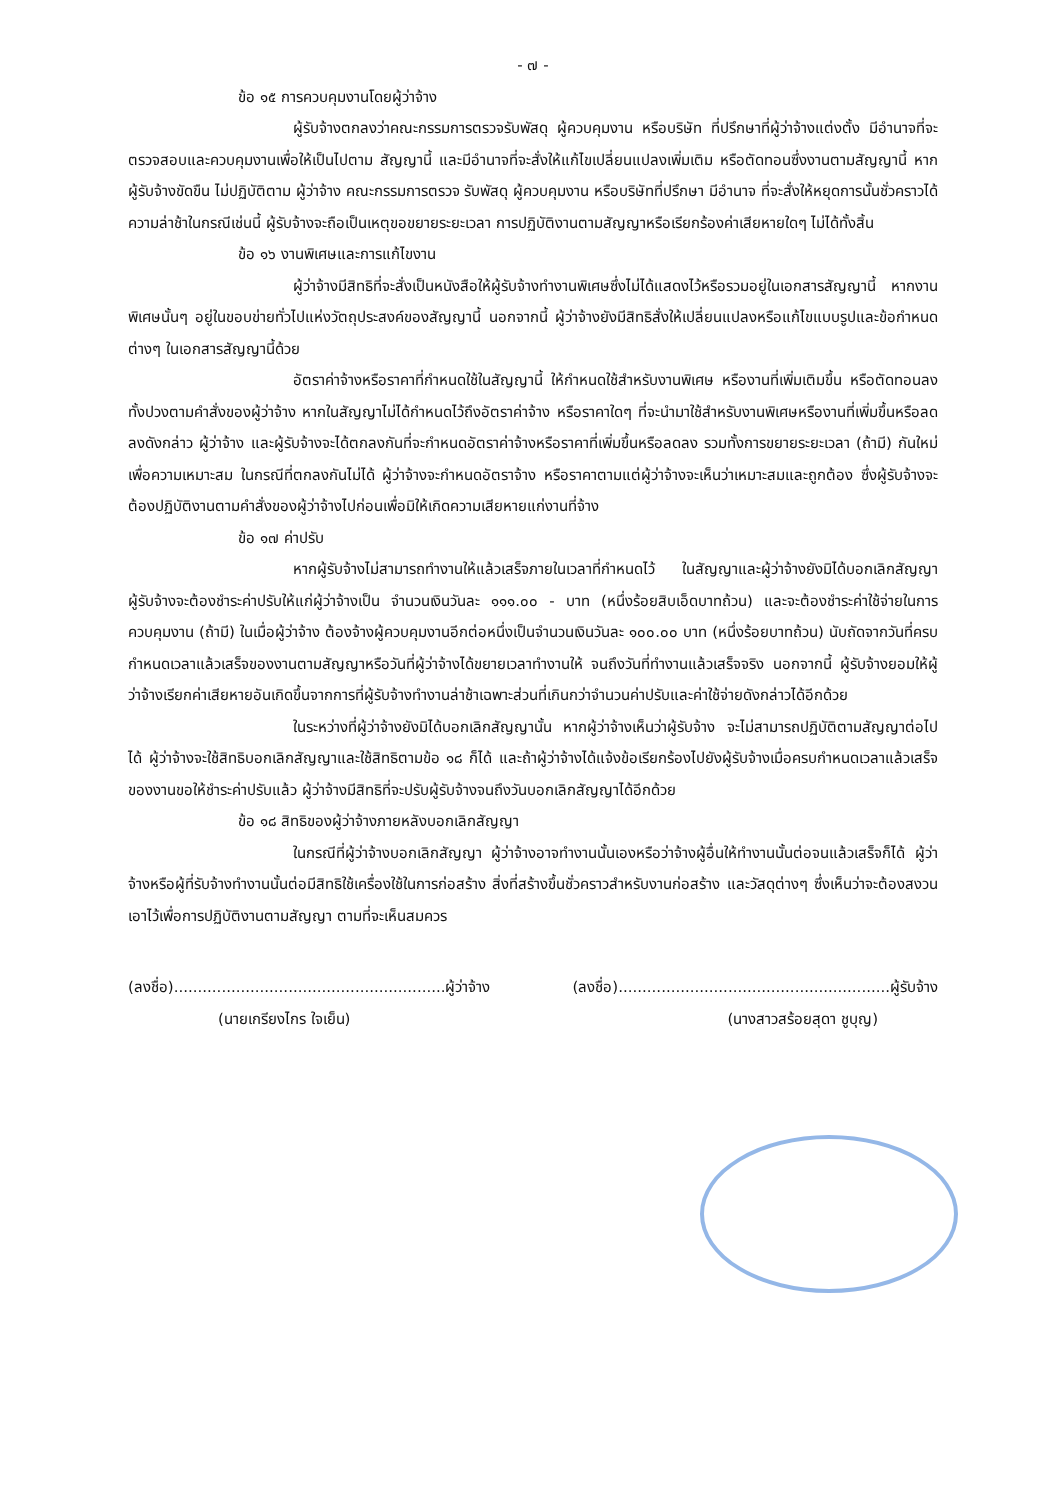- ๗ -
ข้อ ๑๕ การควบคุมงานโดยผู้ว่าจ้าง
ผู้รับจ้างตกลงว่าคณะกรรมการตรวจรับพัสดุ ผู้ควบคุมงาน หรือบริษัท ที่ปรึกษาที่ผู้ว่าจ้างแต่งตั้ง มีอำนาจที่จะตรวจสอบและควบคุมงานเพื่อให้เป็นไปตาม สัญญานี้ และมีอำนาจที่จะสั่งให้แก้ไขเปลี่ยนแปลงเพิ่มเติม หรือตัดทอนซึ่งงานตามสัญญานี้ หากผู้รับจ้างขัดขืน ไม่ปฏิบัติตาม ผู้ว่าจ้าง คณะกรรมการตรวจ รับพัสดุ ผู้ควบคุมงาน หรือบริษัทที่ปรึกษา มีอำนาจ ที่จะสั่งให้หยุดการนั้นชั่วคราวได้ ความล่าช้าในกรณีเช่นนี้ ผู้รับจ้างจะถือเป็นเหตุขอขยายระยะเวลา การปฏิบัติงานตามสัญญาหรือเรียกร้องค่าเสียหายใดๆ ไม่ได้ทั้งสิ้น
ข้อ ๑๖ งานพิเศษและการแก้ไขงาน
ผู้ว่าจ้างมีสิทธิที่จะสั่งเป็นหนังสือให้ผู้รับจ้างทำงานพิเศษซึ่งไม่ได้แสดงไว้หรือรวมอยู่ในเอกสารสัญญานี้ หากงานพิเศษนั้นๆ อยู่ในขอบข่ายทั่วไปแห่งวัตถุประสงค์ของสัญญานี้ นอกจากนี้ ผู้ว่าจ้างยังมีสิทธิสั่งให้เปลี่ยนแปลงหรือแก้ไขแบบรูปและข้อกำหนดต่างๆ ในเอกสารสัญญานี้ด้วย
อัตราค่าจ้างหรือราคาที่กำหนดใช้ในสัญญานี้ ให้กำหนดใช้สำหรับงานพิเศษ หรืองานที่เพิ่มเติมขึ้น หรือตัดทอนลงทั้งปวงตามคำสั่งของผู้ว่าจ้าง หากในสัญญาไม่ได้กำหนดไว้ถึงอัตราค่าจ้าง หรือราคาใดๆ ที่จะนำมาใช้สำหรับงานพิเศษหรืองานที่เพิ่มขึ้นหรือลดลงดังกล่าว ผู้ว่าจ้าง และผู้รับจ้างจะได้ตกลงกันที่จะกำหนดอัตราค่าจ้างหรือราคาที่เพิ่มขึ้นหรือลดลง รวมทั้งการขยายระยะเวลา (ถ้ามี) กันใหม่เพื่อความเหมาะสม ในกรณีที่ตกลงกันไม่ได้ ผู้ว่าจ้างจะกำหนดอัตราจ้าง หรือราคาตามแต่ผู้ว่าจ้างจะเห็นว่าเหมาะสมและถูกต้อง ซึ่งผู้รับจ้างจะต้องปฏิบัติงานตามคำสั่งของผู้ว่าจ้างไปก่อนเพื่อมิให้เกิดความเสียหายแก่งานที่จ้าง
ข้อ ๑๗ ค่าปรับ
หากผู้รับจ้างไม่สามารถทำงานให้แล้วเสร็จภายในเวลาที่กำหนดไว้ ในสัญญาและผู้ว่าจ้างยังมิได้บอกเลิกสัญญา ผู้รับจ้างจะต้องชำระค่าปรับให้แก่ผู้ว่าจ้างเป็น จำนวนเงินวันละ ๑๑๑.๐๐ - บาท (หนึ่งร้อยสิบเอ็ดบาทถ้วน) และจะต้องชำระค่าใช้จ่ายในการควบคุมงาน (ถ้ามี) ในเมื่อผู้ว่าจ้าง ต้องจ้างผู้ควบคุมงานอีกต่อหนึ่งเป็นจำนวนเงินวันละ ๑๐๐.๐๐ บาท (หนึ่งร้อยบาทถ้วน) นับถัดจากวันที่ครบกำหนดเวลาแล้วเสร็จของงานตามสัญญาหรือวันที่ผู้ว่าจ้างได้ขยายเวลาทำงานให้ จนถึงวันที่ทำงานแล้วเสร็จจริง นอกจากนี้ ผู้รับจ้างยอมให้ผู้ว่าจ้างเรียกค่าเสียหายอันเกิดขึ้นจากการที่ผู้รับจ้างทำงานล่าช้าเฉพาะส่วนที่เกินกว่าจำนวนค่าปรับและค่าใช้จ่ายดังกล่าวได้อีกด้วย
ในระหว่างที่ผู้ว่าจ้างยังมิได้บอกเลิกสัญญานั้น หากผู้ว่าจ้างเห็นว่าผู้รับจ้าง จะไม่สามารถปฏิบัติตามสัญญาต่อไปได้ ผู้ว่าจ้างจะใช้สิทธิบอกเลิกสัญญาและใช้สิทธิตามข้อ ๑๘ ก็ได้ และถ้าผู้ว่าจ้างได้แจ้งข้อเรียกร้องไปยังผู้รับจ้างเมื่อครบกำหนดเวลาแล้วเสร็จของงานขอให้ชำระค่าปรับแล้ว ผู้ว่าจ้างมีสิทธิที่จะปรับผู้รับจ้างจนถึงวันบอกเลิกสัญญาได้อีกด้วย
ข้อ ๑๘ สิทธิของผู้ว่าจ้างภายหลังบอกเลิกสัญญา
ในกรณีที่ผู้ว่าจ้างบอกเลิกสัญญา ผู้ว่าจ้างอาจทำงานนั้นเองหรือว่าจ้างผู้อื่นให้ทำงานนั้นต่อจนแล้วเสร็จก็ได้ ผู้ว่าจ้างหรือผู้ที่รับจ้างทำงานนั้นต่อมีสิทธิใช้เครื่องใช้ในการก่อสร้าง สิ่งที่สร้างขึ้นชั่วคราวสำหรับงานก่อสร้าง และวัสดุต่างๆ ซึ่งเห็นว่าจะต้องสงวนเอาไว้เพื่อการปฏิบัติงานตามสัญญา ตามที่จะเห็นสมควร
(ลงชื่อ).........................................................ผู้ว่าจ้าง (ลงชื่อ).........................................................ผู้รับจ้าง
(นายเกรียงไกร ใจเย็น) (นางสาวสร้อยสุดา ชูบุญ)